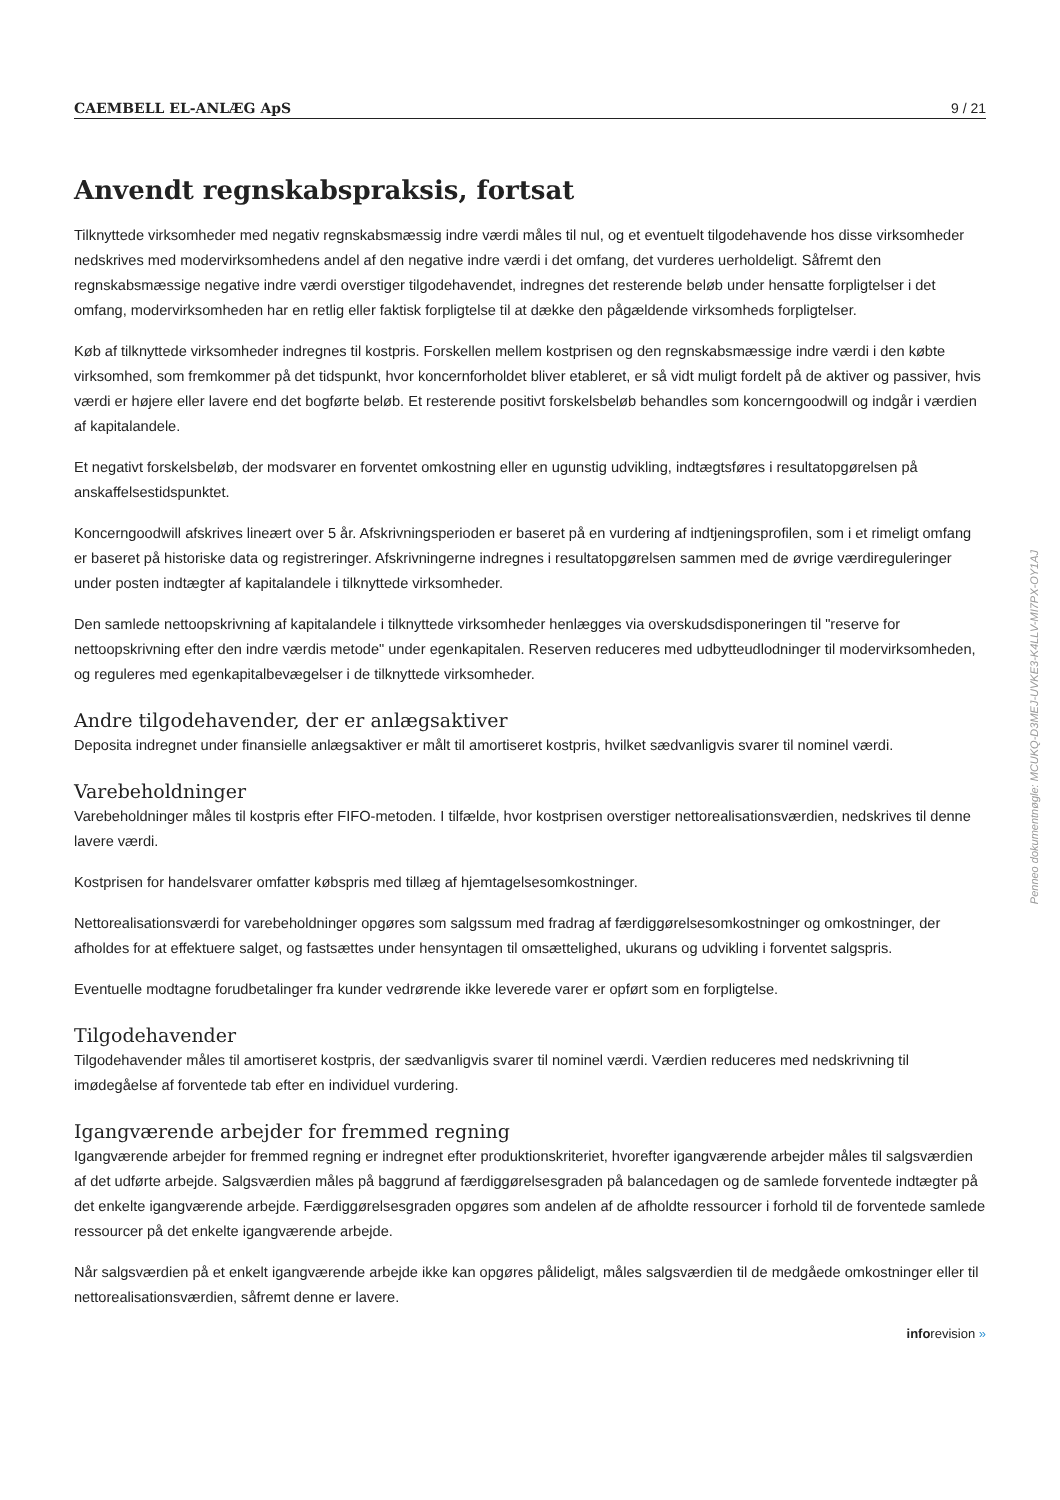CAEMBELL EL-ANLÆG ApS 9 / 21
Anvendt regnskabspraksis, fortsat
Tilknyttede virksomheder med negativ regnskabsmæssig indre værdi måles til nul, og et eventuelt tilgodehavende hos disse virksomheder nedskrives med modervirksomhedens andel af den negative indre værdi i det omfang, det vurderes uerholdeligt. Såfremt den regnskabsmæssige negative indre værdi overstiger tilgodehavendet, indregnes det resterende beløb under hensatte forpligtelser i det omfang, modervirksomheden har en retlig eller faktisk forpligtelse til at dække den pågældende virksomheds forpligtelser.
Køb af tilknyttede virksomheder indregnes til kostpris. Forskellen mellem kostprisen og den regnskabsmæssige indre værdi i den købte virksomhed, som fremkommer på det tidspunkt, hvor koncernforholdet bliver etableret, er så vidt muligt fordelt på de aktiver og passiver, hvis værdi er højere eller lavere end det bogførte beløb. Et resterende positivt forskelsbeløb behandles som koncerngoodwill og indgår i værdien af kapitalandele.
Et negativt forskelsbeløb, der modsvarer en forventet omkostning eller en ugunstig udvikling, indtægtsføres i resultatopgørelsen på anskaffelsestidspunktet.
Koncerngoodwill afskrives lineært over 5 år. Afskrivningsperioden er baseret på en vurdering af indtjeningsprofilen, som i et rimeligt omfang er baseret på historiske data og registreringer. Afskrivningerne indregnes i resultatopgørelsen sammen med de øvrige værdireguleringer under posten indtægter af kapitalandele i tilknyttede virksomheder.
Den samlede nettoopskrivning af kapitalandele i tilknyttede virksomheder henlægges via overskudsdisponeringen til "reserve for nettoopskrivning efter den indre værdis metode" under egenkapitalen. Reserven reduceres med udbytteudlodninger til modervirksomheden, og reguleres med egenkapitalbevægelser i de tilknyttede virksomheder.
Andre tilgodehavender, der er anlægsaktiver
Deposita indregnet under finansielle anlægsaktiver er målt til amortiseret kostpris, hvilket sædvanligvis svarer til nominel værdi.
Varebeholdninger
Varebeholdninger måles til kostpris efter FIFO-metoden. I tilfælde, hvor kostprisen overstiger nettorealisationsværdien, nedskrives til denne lavere værdi.
Kostprisen for handelsvarer omfatter købspris med tillæg af hjemtagelsesomkostninger.
Nettorealisationsværdi for varebeholdninger opgøres som salgssum med fradrag af færdiggørelsesomkostninger og omkostninger, der afholdes for at effektuere salget, og fastsættes under hensyntagen til omsættelighed, ukurans og udvikling i forventet salgspris.
Eventuelle modtagne forudbetalinger fra kunder vedrørende ikke leverede varer er opført som en forpligtelse.
Tilgodehavender
Tilgodehavender måles til amortiseret kostpris, der sædvanligvis svarer til nominel værdi. Værdien reduceres med nedskrivning til imødegåelse af forventede tab efter en individuel vurdering.
Igangværende arbejder for fremmed regning
Igangværende arbejder for fremmed regning er indregnet efter produktionskriteriet, hvorefter igangværende arbejder måles til salgsværdien af det udførte arbejde. Salgsværdien måles på baggrund af færdiggørelsesgraden på balancedagen og de samlede forventede indtægter på det enkelte igangværende arbejde. Færdiggørelsesgraden opgøres som andelen af de afholdte ressourcer i forhold til de forventede samlede ressourcer på det enkelte igangværende arbejde.
Når salgsværdien på et enkelt igangværende arbejde ikke kan opgøres pålideligt, måles salgsværdien til de medgåede omkostninger eller til nettorealisationsværdien, såfremt denne er lavere.
inforevision »
Penneo dokumentnøgle: MCUKQ-D3MEJ-UVKE3-K4LLV-MI7PX-OY1AJ